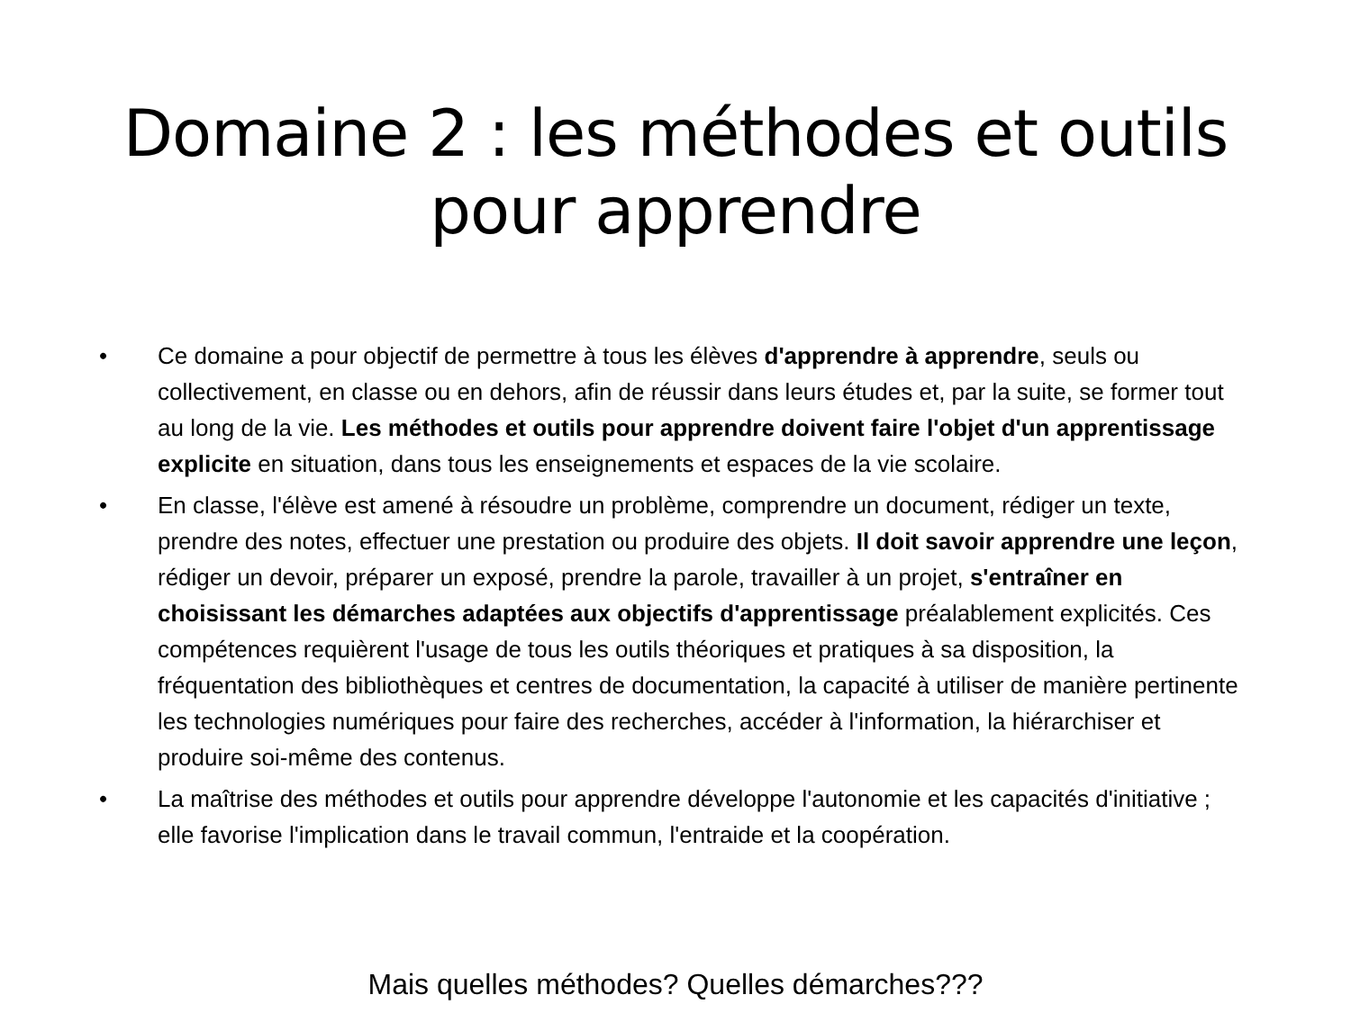Domaine 2 : les méthodes et outils
pour apprendre
• Ce domaine a pour objectif de permettre à tous les élèves d'apprendre à apprendre, seuls ou collectivement, en classe ou en dehors, afin de réussir dans leurs études et, par la suite, se former tout au long de la vie. Les méthodes et outils pour apprendre doivent faire l'objet d'un apprentissage explicite en situation, dans tous les enseignements et espaces de la vie scolaire.
• En classe, l'élève est amené à résoudre un problème, comprendre un document, rédiger un texte, prendre des notes, effectuer une prestation ou produire des objets. Il doit savoir apprendre une leçon, rédiger un devoir, préparer un exposé, prendre la parole, travailler à un projet, s'entraîner en choisissant les démarches adaptées aux objectifs d'apprentissage préalablement explicités. Ces compétences requièrent l'usage de tous les outils théoriques et pratiques à sa disposition, la fréquentation des bibliothèques et centres de documentation, la capacité à utiliser de manière pertinente les technologies numériques pour faire des recherches, accéder à l'information, la hiérarchiser et produire soi-même des contenus.
• La maîtrise des méthodes et outils pour apprendre développe l'autonomie et les capacités d'initiative ; elle favorise l'implication dans le travail commun, l'entraide et la coopération.
Mais quelles méthodes? Quelles démarches???